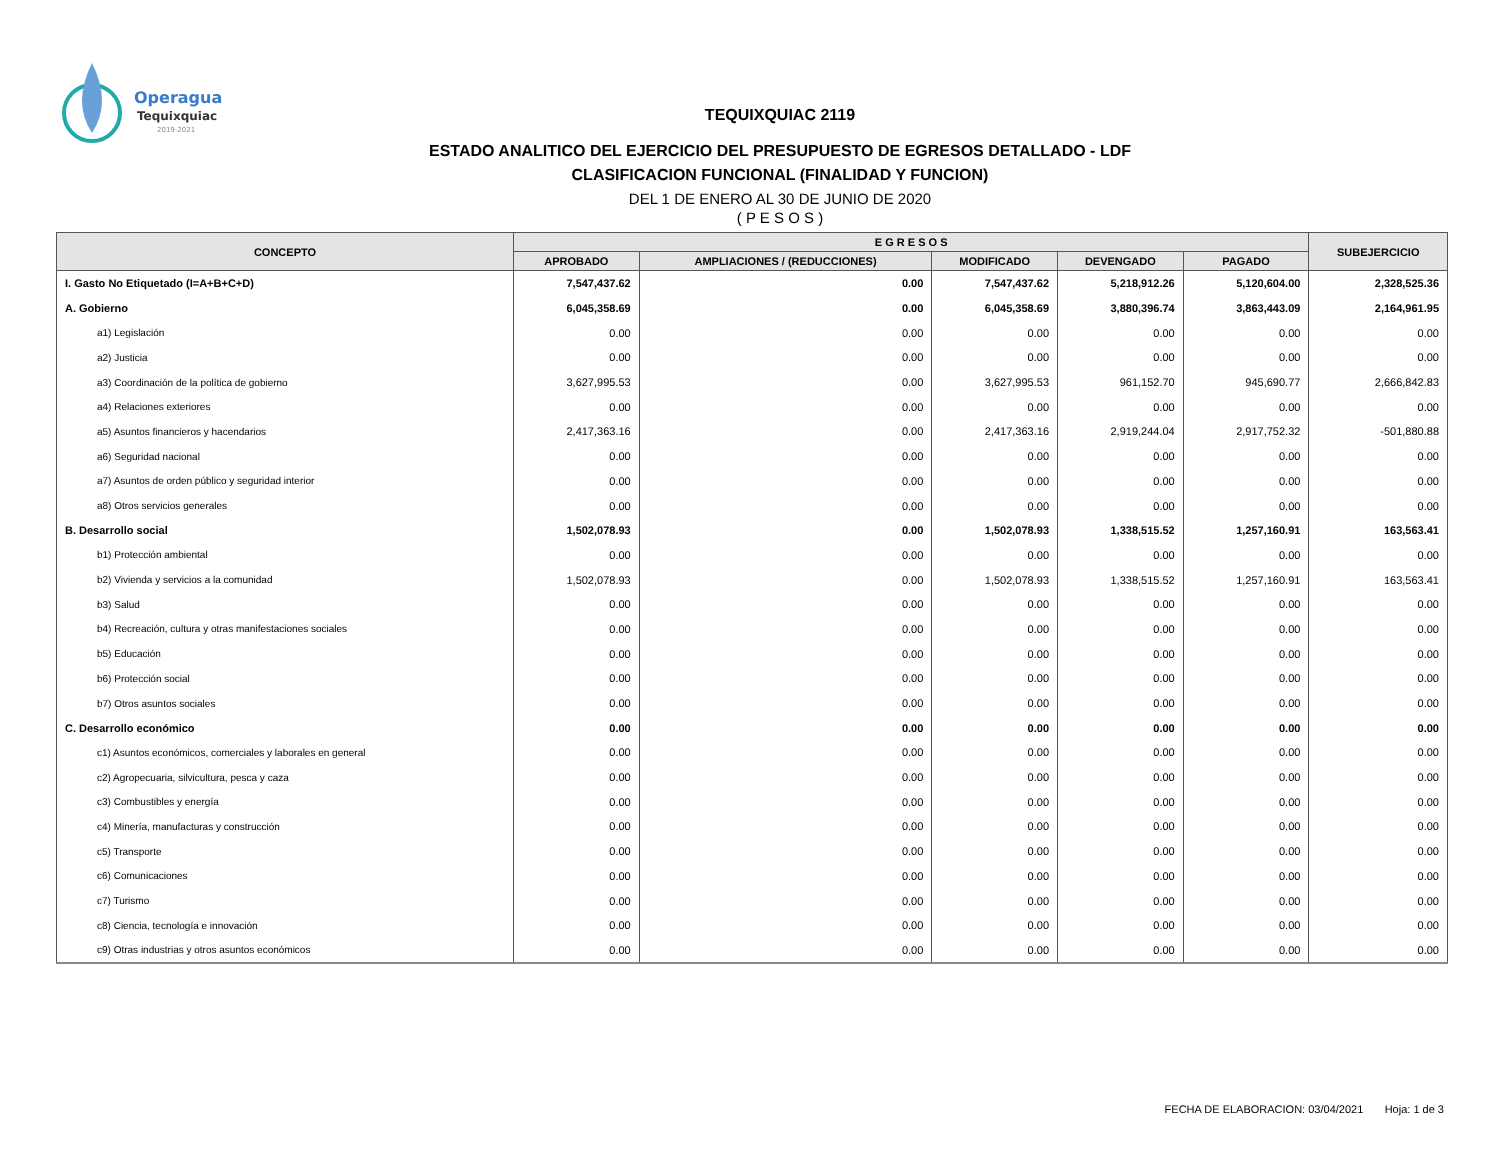Operagua
Tequixquiac
2019-2021
TEQUIXQUIAC 2119
ESTADO ANALITICO DEL EJERCICIO DEL PRESUPUESTO DE EGRESOS DETALLADO - LDF
CLASIFICACION FUNCIONAL (FINALIDAD Y FUNCION)
DEL 1 DE ENERO AL 30 DE JUNIO DE 2020
( P E S O S )
| CONCEPTO | E G R E S O S | | | | | SUBEJERCICIO |
| --- | --- | --- | --- | --- | --- | --- |
| | APROBADO | AMPLIACIONES / (REDUCCIONES) | MODIFICADO | DEVENGADO | PAGADO | |
| I. Gasto No Etiquetado (I=A+B+C+D) | 7,547,437.62 | 0.00 | 7,547,437.62 | 5,218,912.26 | 5,120,604.00 | 2,328,525.36 |
| A. Gobierno | 6,045,358.69 | 0.00 | 6,045,358.69 | 3,880,396.74 | 3,863,443.09 | 2,164,961.95 |
| a1) Legislación | 0.00 | 0.00 | 0.00 | 0.00 | 0.00 | 0.00 |
| a2) Justicia | 0.00 | 0.00 | 0.00 | 0.00 | 0.00 | 0.00 |
| a3) Coordinación de la política de gobierno | 3,627,995.53 | 0.00 | 3,627,995.53 | 961,152.70 | 945,690.77 | 2,666,842.83 |
| a4) Relaciones exteriores | 0.00 | 0.00 | 0.00 | 0.00 | 0.00 | 0.00 |
| a5) Asuntos financieros y hacendarios | 2,417,363.16 | 0.00 | 2,417,363.16 | 2,919,244.04 | 2,917,752.32 | -501,880.88 |
| a6) Seguridad nacional | 0.00 | 0.00 | 0.00 | 0.00 | 0.00 | 0.00 |
| a7) Asuntos de orden público y seguridad interior | 0.00 | 0.00 | 0.00 | 0.00 | 0.00 | 0.00 |
| a8) Otros servicios generales | 0.00 | 0.00 | 0.00 | 0.00 | 0.00 | 0.00 |
| B. Desarrollo social | 1,502,078.93 | 0.00 | 1,502,078.93 | 1,338,515.52 | 1,257,160.91 | 163,563.41 |
| b1) Protección ambiental | 0.00 | 0.00 | 0.00 | 0.00 | 0.00 | 0.00 |
| b2) Vivienda y servicios a la comunidad | 1,502,078.93 | 0.00 | 1,502,078.93 | 1,338,515.52 | 1,257,160.91 | 163,563.41 |
| b3) Salud | 0.00 | 0.00 | 0.00 | 0.00 | 0.00 | 0.00 |
| b4) Recreación, cultura y otras manifestaciones sociales | 0.00 | 0.00 | 0.00 | 0.00 | 0.00 | 0.00 |
| b5) Educación | 0.00 | 0.00 | 0.00 | 0.00 | 0.00 | 0.00 |
| b6) Protección social | 0.00 | 0.00 | 0.00 | 0.00 | 0.00 | 0.00 |
| b7) Otros asuntos sociales | 0.00 | 0.00 | 0.00 | 0.00 | 0.00 | 0.00 |
| C. Desarrollo económico | 0.00 | 0.00 | 0.00 | 0.00 | 0.00 | 0.00 |
| c1) Asuntos económicos, comerciales y laborales en general | 0.00 | 0.00 | 0.00 | 0.00 | 0.00 | 0.00 |
| c2) Agropecuaria, silvicultura, pesca y caza | 0.00 | 0.00 | 0.00 | 0.00 | 0.00 | 0.00 |
| c3) Combustibles y energía | 0.00 | 0.00 | 0.00 | 0.00 | 0.00 | 0.00 |
| c4) Minería, manufacturas y construcción | 0.00 | 0.00 | 0.00 | 0.00 | 0.00 | 0.00 |
| c5) Transporte | 0.00 | 0.00 | 0.00 | 0.00 | 0.00 | 0.00 |
| c6) Comunicaciones | 0.00 | 0.00 | 0.00 | 0.00 | 0.00 | 0.00 |
| c7) Turismo | 0.00 | 0.00 | 0.00 | 0.00 | 0.00 | 0.00 |
| c8) Ciencia, tecnología e innovación | 0.00 | 0.00 | 0.00 | 0.00 | 0.00 | 0.00 |
| c9) Otras industrias y otros asuntos económicos | 0.00 | 0.00 | 0.00 | 0.00 | 0.00 | 0.00 |
FECHA DE ELABORACION: 03/04/2021 Hoja: 1 de 3